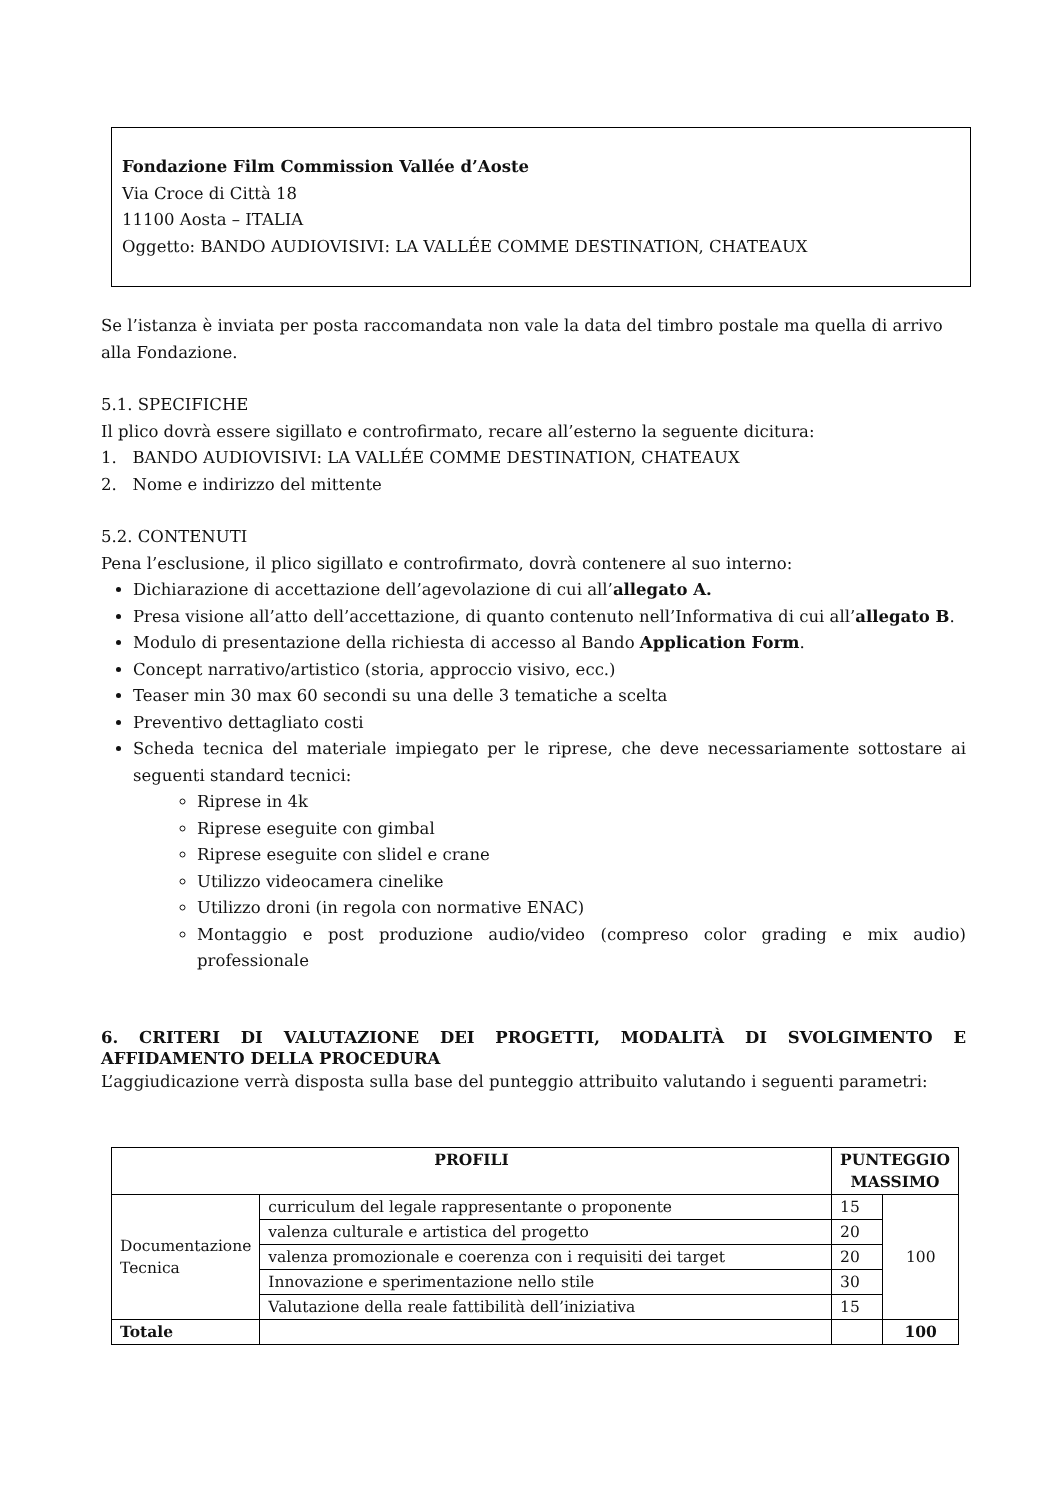Fondazione Film Commission Vallée d’Aoste
Via Croce di Città 18
11100 Aosta – ITALIA
Oggetto: BANDO AUDIOVISIVI: LA VALLÉE COMME DESTINATION, CHATEAUX
Se l’istanza è inviata per posta raccomandata non vale la data del timbro postale ma quella di arrivo alla Fondazione.
5.1. SPECIFICHE
Il plico dovrà essere sigillato e controfirmato, recare all’esterno la seguente dicitura:
1. BANDO AUDIOVISIVI: LA VALLÉE COMME DESTINATION, CHATEAUX
2. Nome e indirizzo del mittente
5.2. CONTENUTI
Pena l’esclusione, il plico sigillato e controfirmato, dovrà contenere al suo interno:
Dichiarazione di accettazione dell’agevolazione di cui all’allegato A.
Presa visione all’atto dell’accettazione, di quanto contenuto nell’Informativa di cui all’allegato B.
Modulo di presentazione della richiesta di accesso al Bando Application Form.
Concept narrativo/artistico (storia, approccio visivo, ecc.)
Teaser min 30 max 60 secondi su una delle 3 tematiche a scelta
Preventivo dettagliato costi
Scheda tecnica del materiale impiegato per le riprese, che deve necessariamente sottostare ai seguenti standard tecnici:
Riprese in 4k
Riprese eseguite con gimbal
Riprese eseguite con slidel e crane
Utilizzo videocamera cinelike
Utilizzo droni (in regola con normative ENAC)
Montaggio e post produzione audio/video (compreso color grading e mix audio) professionale
6. CRITERI DI VALUTAZIONE DEI PROGETTI, MODALITÀ DI SVOLGIMENTO E AFFIDAMENTO DELLA PROCEDURA
L’aggiudicazione verrà disposta sulla base del punteggio attribuito valutando i seguenti parametri:
| PROFILI | | PUNTEGGIO MASSIMO | |
| --- | --- | --- | --- |
| Documentazione Tecnica | curriculum del legale rappresentante o proponente | 15 | 100 |
| | valenza culturale e artistica del progetto | 20 | |
| | valenza promozionale e coerenza con i requisiti dei target | 20 | |
| | Innovazione e sperimentazione nello stile | 30 | |
| | Valutazione della reale fattibilità dell’iniziativa | 15 | |
| Totale | | | 100 |